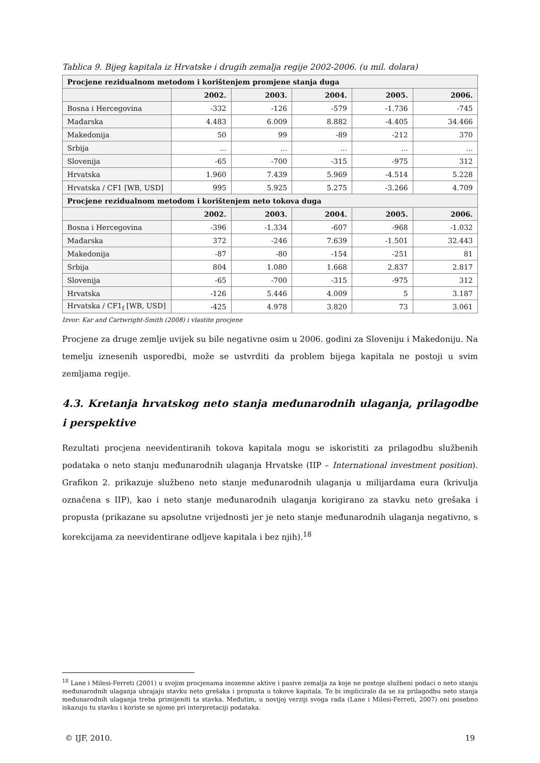Tablica 9. Bijeg kapitala iz Hrvatske i drugih zemalja regije 2002-2006. (u mil. dolara)
| Procjene rezidualnom metodom i korištenjem promjene stanja duga | | | | | |
| --- | --- | --- | --- | --- | --- |
| | 2002. | 2003. | 2004. | 2005. | 2006. |
| Bosna i Hercegovina | -332 | -126 | -579 | -1.736 | -745 |
| Mađarska | 4.483 | 6.009 | 8.882 | -4.405 | 34.466 |
| Makedonija | 50 | 99 | -89 | -212 | 370 |
| Srbija | ... | ... | ... | ... | ... |
| Slovenija | -65 | -700 | -315 | -975 | 312 |
| Hrvatska | 1.960 | 7.439 | 5.969 | -4.514 | 5.228 |
| Hrvatska / CF1 [WB, USD] | 995 | 5.925 | 5.275 | -3.266 | 4.709 |
| Procjene rezidualnom metodom i korištenjem neto tokova duga | | | | | |
| | 2002. | 2003. | 2004. | 2005. | 2006. |
| Bosna i Hercegovina | -396 | -1.334 | -607 | -968 | -1.032 |
| Mađarska | 372 | -246 | 7.639 | -1.501 | 32.443 |
| Makedonija | -87 | -80 | -154 | -251 | 81 |
| Srbija | 804 | 1.080 | 1.668 | 2.837 | 2.817 |
| Slovenija | -65 | -700 | -315 | -975 | 312 |
| Hrvatska | -126 | 5.446 | 4.009 | 5 | 3.187 |
| Hrvatska / CF1<sub>f</sub> [WB, USD] | -425 | 4.978 | 3.820 | 73 | 3.061 |
Izvor: Kar and Cartwright-Smith (2008) i vlastite procjene
Procjene za druge zemlje uvijek su bile negativne osim u 2006. godini za Sloveniju i Makedoniju. Na temelju iznesenih usporedbi, može se ustvrditi da problem bijega kapitala ne postoji u svim zemljama regije.
4.3. Kretanja hrvatskog neto stanja međunarodnih ulaganja, prilagodbe i perspektive
Rezultati procjena neevidentiranih tokova kapitala mogu se iskoristiti za prilagodbu službenih podataka o neto stanju međunarodnih ulaganja Hrvatske (IIP – International investment position). Grafikon 2. prikazuje službeno neto stanje međunarodnih ulaganja u milijardama eura (krivulja označena s IIP), kao i neto stanje međunarodnih ulaganja korigirano za stavku neto grešaka i propusta (prikazane su apsolutne vrijednosti jer je neto stanje međunarodnih ulaganja negativno, s korekcijama za neevidentirane odljeve kapitala i bez njih).<sup>18</sup>
<sup>18</sup> Lane i Milesi-Ferreti (2001) u svojim procjenama inozemne aktive i pasive zemalja za koje ne postoje službeni podaci o neto stanju međunarodnih ulaganja ubrajaju stavku neto grešaka i propusta u tokove kapitala. To bi impliciralo da se za prilagodbu neto stanja međunarodnih ulaganja treba primijeniti ta stavka. Međutim, u novijoj verziji svoga rada (Lane i Milesi-Ferreti, 2007) oni posebno iskazuju tu stavku i koriste se njome pri interpretaciji podataka.
© IJF, 2010. 19